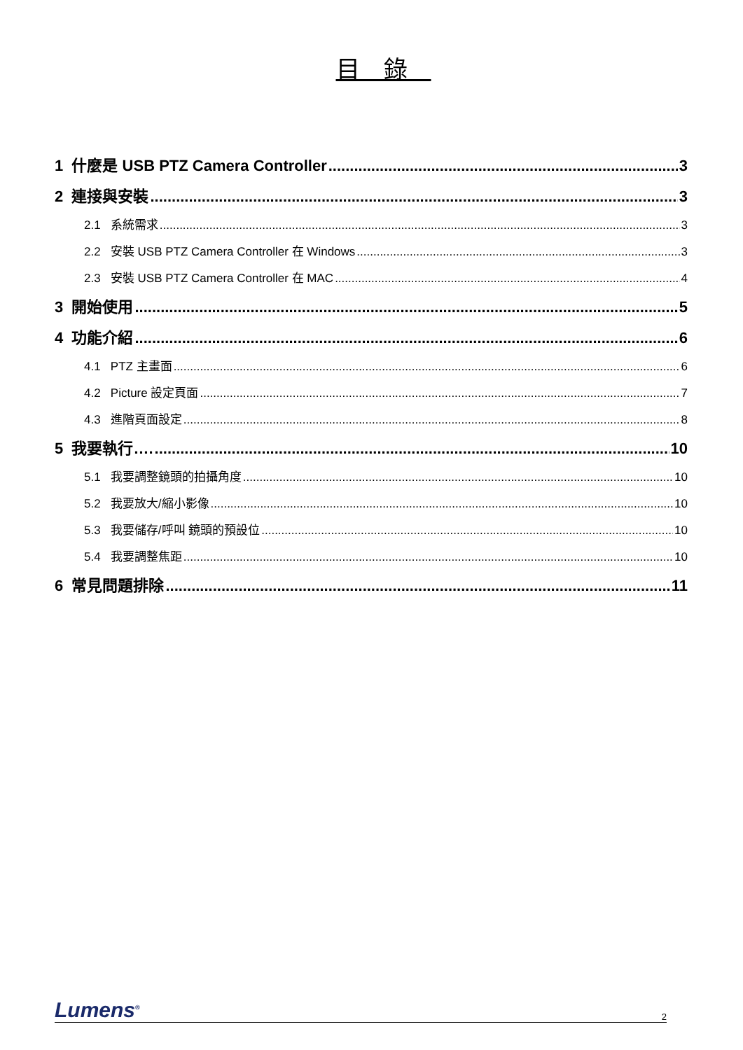目　錄　
1 什麼是 USB PTZ Camera Controller 3
2 連接與安裝 3
2.1 系統需求 3
2.2 安裝 USB PTZ Camera Controller 在 Windows 3
2.3 安裝 USB PTZ Camera Controller 在 MAC 4
3 開始使用 5
4 功能介紹 6
4.1 PTZ 主畫面 6
4.2 Picture 設定頁面 7
4.3 進階頁面設定 8
5 我要執行…. 10
5.1 我要調整鏡頭的拍攝角度 10
5.2 我要放大/縮小影像 10
5.3 我要儲存/呼叫 鏡頭的預設位 10
5.4 我要調整焦距 10
6 常見問題排除 11
Lumens<sup>®</sup> 2